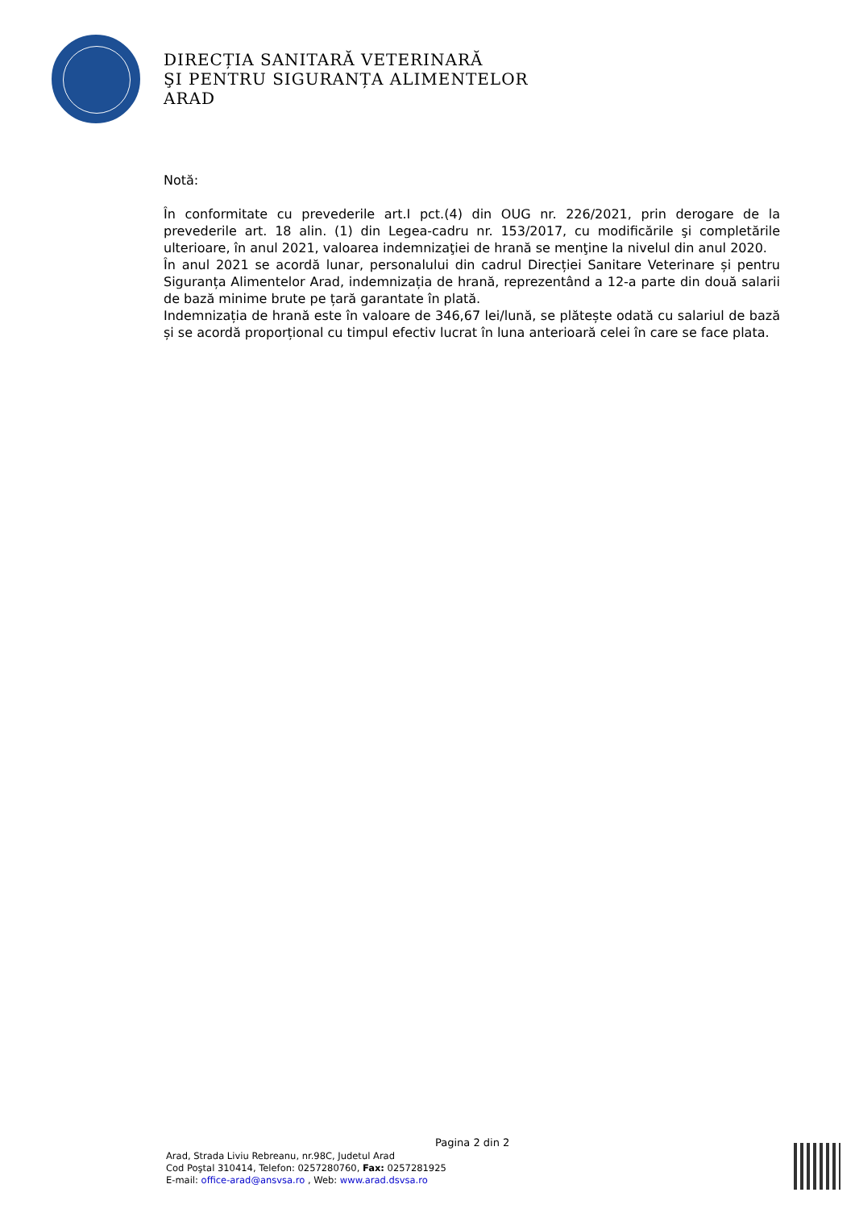DIRECȚIA SANITARĂ VETERINARĂ
ŞI PENTRU SIGURANȚA ALIMENTELOR
ARAD
Notă:
În conformitate cu prevederile art.I pct.(4) din OUG nr. 226/2021, prin derogare de la prevederile art. 18 alin. (1) din Legea-cadru nr. 153/2017, cu modificările şi completările ulterioare, în anul 2021, valoarea indemnizaţiei de hrană se menţine la nivelul din anul 2020.
În anul 2021 se acordă lunar, personalului din cadrul Direcției Sanitare Veterinare și pentru Siguranța Alimentelor Arad, indemnizația de hrană, reprezentând a 12-a parte din două salarii de bază minime brute pe țară garantate în plată.
Indemnizația de hrană este în valoare de 346,67 lei/lună, se plătește odată cu salariul de bază și se acordă proporțional cu timpul efectiv lucrat în luna anterioară celei în care se face plata.
Pagina 2 din 2
Arad, Strada Liviu Rebreanu, nr.98C, Judetul Arad
Cod Poştal 310414, Telefon: 0257280760, Fax: 0257281925
E-mail: office-arad@ansvsa.ro , Web: www.arad.dsvsa.ro